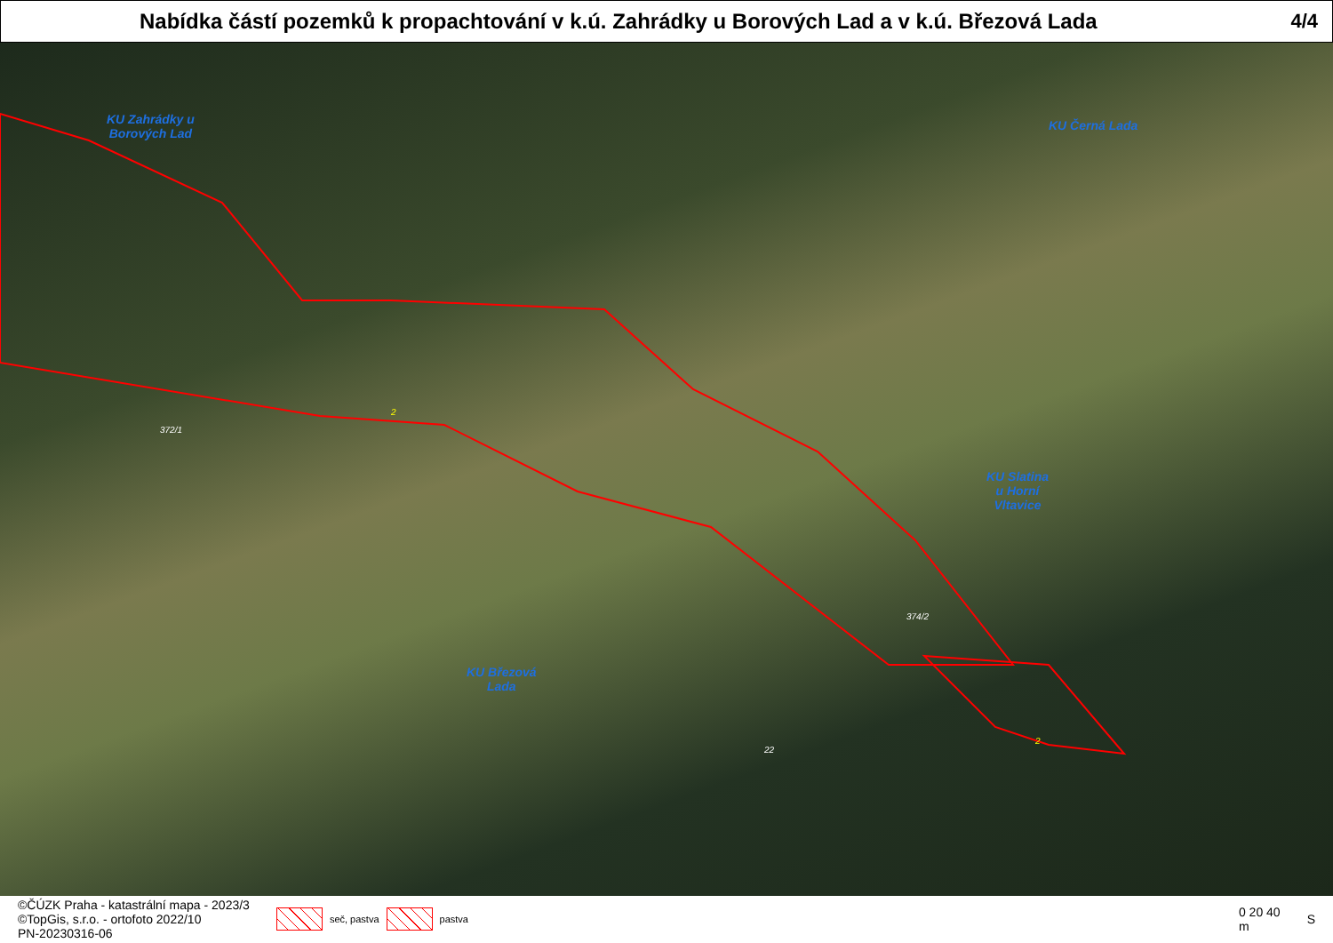Nabídka částí pozemků k propachtování v k.ú. Zahrádky u Borových Lad a v k.ú. Březová Lada
4/4
KU Zahrádky u
Borových Lad
KU Černá Lada
KU Slatina
u Horní
Vltavice
KU Březová
Lada
2
2
372/1
374/2
22
©ČÚZK Praha - katastrální mapa - 2023/3
©TopGis, s.r.o. - ortofoto 2022/10
PN-20230316-06
seč, pastva pastva
0 20 40
m
S